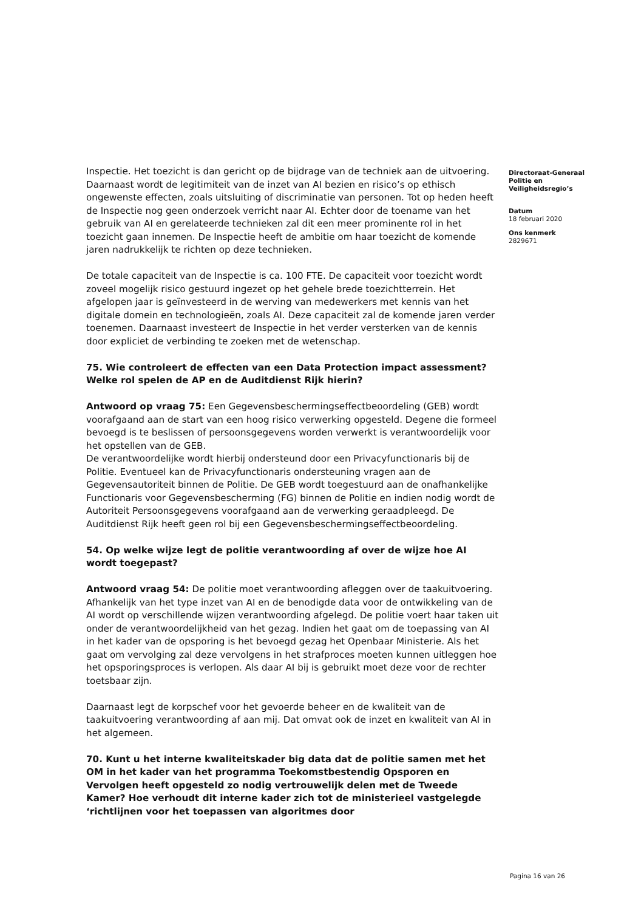Inspectie. Het toezicht is dan gericht op de bijdrage van de techniek aan de uitvoering. Daarnaast wordt de legitimiteit van de inzet van AI bezien en risico’s op ethisch ongewenste effecten, zoals uitsluiting of discriminatie van personen. Tot op heden heeft de Inspectie nog geen onderzoek verricht naar AI. Echter door de toename van het gebruik van AI en gerelateerde technieken zal dit een meer prominente rol in het toezicht gaan innemen. De Inspectie heeft de ambitie om haar toezicht de komende jaren nadrukkelijk te richten op deze technieken.
De totale capaciteit van de Inspectie is ca. 100 FTE. De capaciteit voor toezicht wordt zoveel mogelijk risico gestuurd ingezet op het gehele brede toezichtterrein. Het afgelopen jaar is geïnvesteerd in de werving van medewerkers met kennis van het digitale domein en technologieën, zoals AI. Deze capaciteit zal de komende jaren verder toenemen. Daarnaast investeert de Inspectie in het verder versterken van de kennis door expliciet de verbinding te zoeken met de wetenschap.
75. Wie controleert de effecten van een Data Protection impact assessment? Welke rol spelen de AP en de Auditdienst Rijk hierin?
Antwoord op vraag 75: Een Gegevensbeschermingseffectbeoordeling (GEB) wordt voorafgaand aan de start van een hoog risico verwerking opgesteld. Degene die formeel bevoegd is te beslissen of persoonsgegevens worden verwerkt is verantwoordelijk voor het opstellen van de GEB.
De verantwoordelijke wordt hierbij ondersteund door een Privacyfunctionaris bij de Politie. Eventueel kan de Privacyfunctionaris ondersteuning vragen aan de Gegevensautoriteit binnen de Politie. De GEB wordt toegestuurd aan de onafhankelijke Functionaris voor Gegevensbescherming (FG) binnen de Politie en indien nodig wordt de Autoriteit Persoonsgegevens voorafgaand aan de verwerking geraadpleegd. De Auditdienst Rijk heeft geen rol bij een Gegevensbeschermingseffectbeoordeling.
54. Op welke wijze legt de politie verantwoording af over de wijze hoe AI wordt toegepast?
Antwoord vraag 54: De politie moet verantwoording afleggen over de taakuitvoering. Afhankelijk van het type inzet van AI en de benodigde data voor de ontwikkeling van de AI wordt op verschillende wijzen verantwoording afgelegd. De politie voert haar taken uit onder de verantwoordelijkheid van het gezag. Indien het gaat om de toepassing van AI in het kader van de opsporing is het bevoegd gezag het Openbaar Ministerie. Als het gaat om vervolging zal deze vervolgens in het strafproces moeten kunnen uitleggen hoe het opsporingsproces is verlopen. Als daar AI bij is gebruikt moet deze voor de rechter toetsbaar zijn.
Daarnaast legt de korpschef voor het gevoerde beheer en de kwaliteit van de taakuitvoering verantwoording af aan mij. Dat omvat ook de inzet en kwaliteit van AI in het algemeen.
70. Kunt u het interne kwaliteitskader big data dat de politie samen met het OM in het kader van het programma Toekomstbestendig Opsporen en Vervolgen heeft opgesteld zo nodig vertrouwelijk delen met de Tweede Kamer? Hoe verhoudt dit interne kader zich tot de ministerieel vastgelegde ‘richtlijnen voor het toepassen van algoritmes door
Directoraat-Generaal Politie en Veiligheidsregio’s
Datum
18 februari 2020
Ons kenmerk
2829671
Pagina 16 van 26